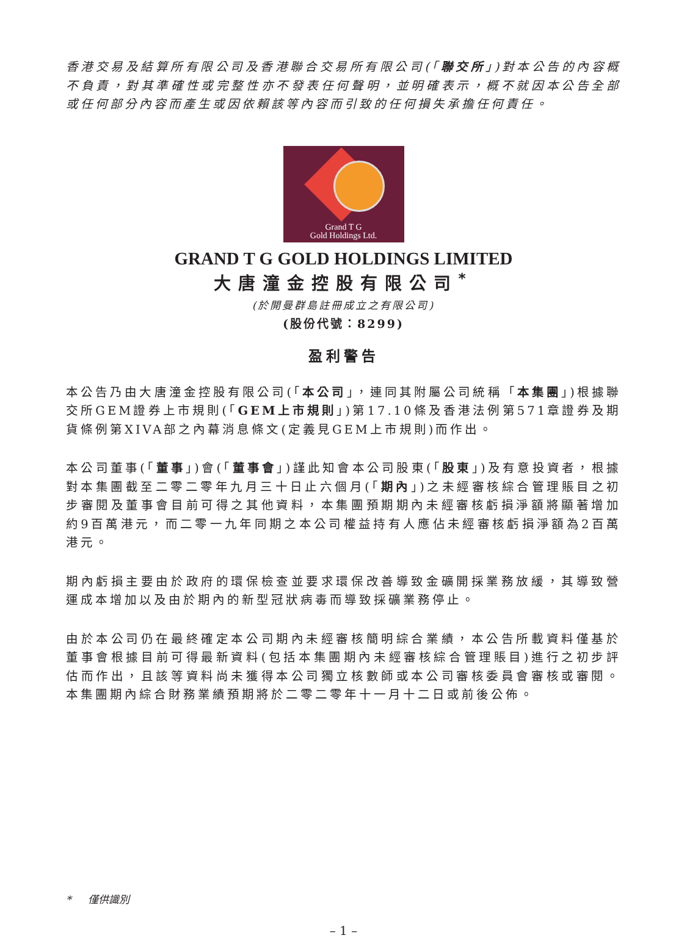香港交易及結算所有限公司及香港聯合交易所有限公司(「聯交所」)對本公告的內容概不負責，對其準確性或完整性亦不發表任何聲明，並明確表示，概不就因本公告全部或任何部分內容而產生或因依賴該等內容而引致的任何損失承擔任何責任。
Grand T G
Gold Holdings Ltd.
GRAND T G GOLD HOLDINGS LIMITED
大唐潼金控股有限公司<sup>*</sup>
(於開曼群島註冊成立之有限公司)
(股份代號：8299)
盈利警告
本公告乃由大唐潼金控股有限公司(「本公司」，連同其附屬公司統稱「本集團」)根據聯交所GEM證券上市規則(「GEM上市規則」)第17.10條及香港法例第571章證券及期貨條例第XIVA部之內幕消息條文(定義見GEM上市規則)而作出。
本公司董事(「董事」)會(「董事會」)謹此知會本公司股東(「股東」)及有意投資者，根據對本集團截至二零二零年九月三十日止六個月(「期內」)之未經審核綜合管理賬目之初步審閱及董事會目前可得之其他資料，本集團預期期內未經審核虧損淨額將顯著增加約9百萬港元，而二零一九年同期之本公司權益持有人應佔未經審核虧損淨額為2百萬港元。
期內虧損主要由於政府的環保檢查並要求環保改善導致金礦開採業務放緩，其導致營運成本增加以及由於期內的新型冠狀病毒而導致採礦業務停止。
由於本公司仍在最終確定本公司期內未經審核簡明綜合業績，本公告所載資料僅基於董事會根據目前可得最新資料(包括本集團期內未經審核綜合管理賬目)進行之初步評估而作出，且該等資料尚未獲得本公司獨立核數師或本公司審核委員會審核或審閱。本集團期內綜合財務業績預期將於二零二零年十一月十二日或前後公佈。
* 僅供識別
– 1 –